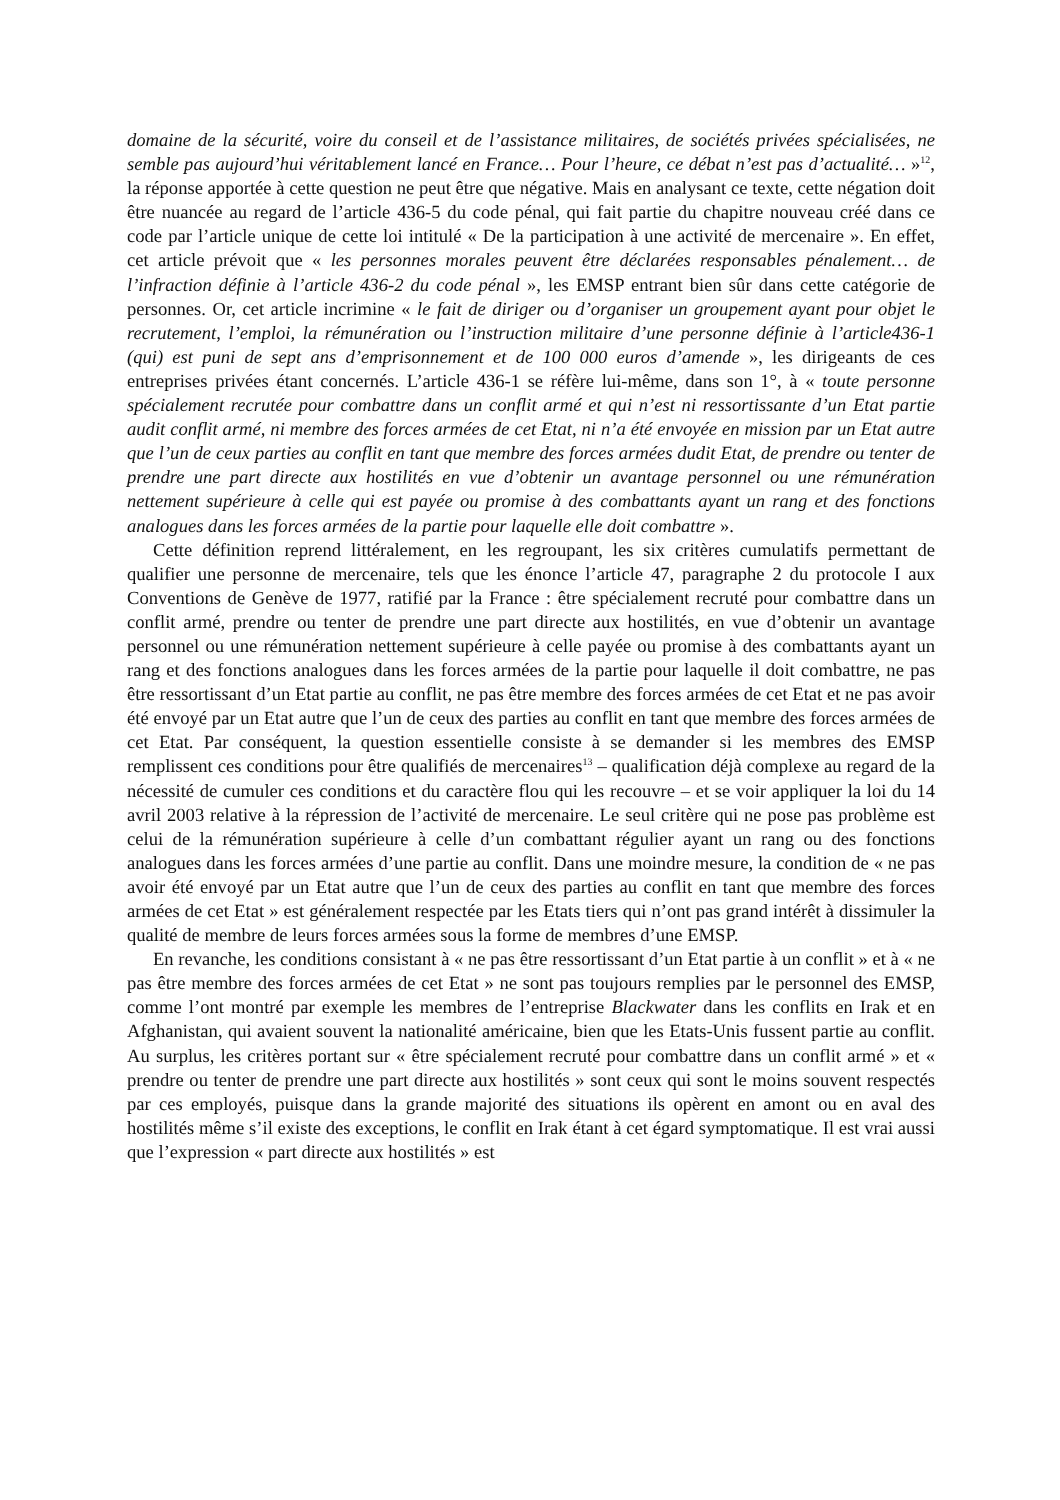domaine de la sécurité, voire du conseil et de l’assistance militaires, de sociétés privées spécialisées, ne semble pas aujourd’hui véritablement lancé en France… Pour l’heure, ce débat n’est pas d’actualité… »<sup>12</sup>, la réponse apportée à cette question ne peut être que négative. Mais en analysant ce texte, cette négation doit être nuancée au regard de l’article 436-5 du code pénal, qui fait partie du chapitre nouveau créé dans ce code par l’article unique de cette loi intitulé « De la participation à une activité de mercenaire ». En effet, cet article prévoit que « les personnes morales peuvent être déclarées responsables pénalement… de l’infraction définie à l’article 436-2 du code pénal », les EMSP entrant bien sûr dans cette catégorie de personnes. Or, cet article incrimine « le fait de diriger ou d’organiser un groupement ayant pour objet le recrutement, l’emploi, la rémunération ou l’instruction militaire d’une personne définie à l’article436-1 (qui) est puni de sept ans d’emprisonnement et de 100 000 euros d’amende », les dirigeants de ces entreprises privées étant concernés. L’article 436-1 se réfère lui-même, dans son 1°, à « toute personne spécialement recrutée pour combattre dans un conflit armé et qui n’est ni ressortissante d’un Etat partie audit conflit armé, ni membre des forces armées de cet Etat, ni n’a été envoyée en mission par un Etat autre que l’un de ceux parties au conflit en tant que membre des forces armées dudit Etat, de prendre ou tenter de prendre une part directe aux hostilités en vue d’obtenir un avantage personnel ou une rémunération nettement supérieure à celle qui est payée ou promise à des combattants ayant un rang et des fonctions analogues dans les forces armées de la partie pour laquelle elle doit combattre ».
Cette définition reprend littéralement, en les regroupant, les six critères cumulatifs permettant de qualifier une personne de mercenaire, tels que les énonce l’article 47, paragraphe 2 du protocole I aux Conventions de Genève de 1977, ratifié par la France : être spécialement recruté pour combattre dans un conflit armé, prendre ou tenter de prendre une part directe aux hostilités, en vue d’obtenir un avantage personnel ou une rémunération nettement supérieure à celle payée ou promise à des combattants ayant un rang et des fonctions analogues dans les forces armées de la partie pour laquelle il doit combattre, ne pas être ressortissant d’un Etat partie au conflit, ne pas être membre des forces armées de cet Etat et ne pas avoir été envoyé par un Etat autre que l’un de ceux des parties au conflit en tant que membre des forces armées de cet Etat. Par conséquent, la question essentielle consiste à se demander si les membres des EMSP remplissent ces conditions pour être qualifiés de mercenaires<sup>13</sup> – qualification déjà complexe au regard de la nécessité de cumuler ces conditions et du caractère flou qui les recouvre – et se voir appliquer la loi du 14 avril 2003 relative à la répression de l’activité de mercenaire. Le seul critère qui ne pose pas problème est celui de la rémunération supérieure à celle d’un combattant régulier ayant un rang ou des fonctions analogues dans les forces armées d’une partie au conflit. Dans une moindre mesure, la condition de « ne pas avoir été envoyé par un Etat autre que l’un de ceux des parties au conflit en tant que membre des forces armées de cet Etat » est généralement respectée par les Etats tiers qui n’ont pas grand intérêt à dissimuler la qualité de membre de leurs forces armées sous la forme de membres d’une EMSP.
En revanche, les conditions consistant à « ne pas être ressortissant d’un Etat partie à un conflit » et à « ne pas être membre des forces armées de cet Etat » ne sont pas toujours remplies par le personnel des EMSP, comme l’ont montré par exemple les membres de l’entreprise Blackwater dans les conflits en Irak et en Afghanistan, qui avaient souvent la nationalité américaine, bien que les Etats-Unis fussent partie au conflit. Au surplus, les critères portant sur « être spécialement recruté pour combattre dans un conflit armé » et « prendre ou tenter de prendre une part directe aux hostilités » sont ceux qui sont le moins souvent respectés par ces employés, puisque dans la grande majorité des situations ils opèrent en amont ou en aval des hostilités même s’il existe des exceptions, le conflit en Irak étant à cet égard symptomatique. Il est vrai aussi que l’expression « part directe aux hostilités » est